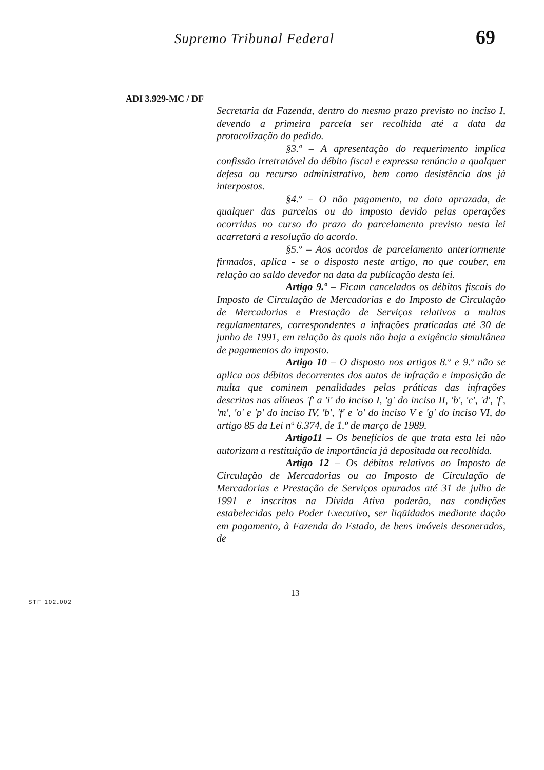Supremo Tribunal Federal
69
ADI 3.929-MC / DF
Secretaria da Fazenda, dentro do mesmo prazo previsto no inciso I, devendo a primeira parcela ser recolhida até a data da protocolização do pedido.
§3.º – A apresentação do requerimento implica confissão irretratável do débito fiscal e expressa renúncia a qualquer defesa ou recurso administrativo, bem como desistência dos já interpostos.
§4.º – O não pagamento, na data aprazada, de qualquer das parcelas ou do imposto devido pelas operações ocorridas no curso do prazo do parcelamento previsto nesta lei acarretará a resolução do acordo.
§5.º – Aos acordos de parcelamento anteriormente firmados, aplica - se o disposto neste artigo, no que couber, em relação ao saldo devedor na data da publicação desta lei.
Artigo 9.º – Ficam cancelados os débitos fiscais do Imposto de Circulação de Mercadorias e do Imposto de Circulação de Mercadorias e Prestação de Serviços relativos a multas regulamentares, correspondentes a infrações praticadas até 30 de junho de 1991, em relação às quais não haja a exigência simultânea de pagamentos do imposto.
Artigo 10 – O disposto nos artigos 8.º e 9.º não se aplica aos débitos decorrentes dos autos de infração e imposição de multa que cominem penalidades pelas práticas das infrações descritas nas alíneas 'f' a 'i' do inciso I, 'g' do inciso II, 'b', 'c', 'd', 'f', 'm', 'o' e 'p' do inciso IV, 'b', 'f' e 'o' do inciso V e 'g' do inciso VI, do artigo 85 da Lei nº 6.374, de 1.º de março de 1989.
Artigo11 – Os benefícios de que trata esta lei não autorizam a restituição de importância já depositada ou recolhida.
Artigo 12 – Os débitos relativos ao Imposto de Circulação de Mercadorias ou ao Imposto de Circulação de Mercadorias e Prestação de Serviços apurados até 31 de julho de 1991 e inscritos na Dívida Ativa poderão, nas condições estabelecidas pelo Poder Executivo, ser liqüidados mediante dação em pagamento, à Fazenda do Estado, de bens imóveis desonerados, de
13
STF 102.002